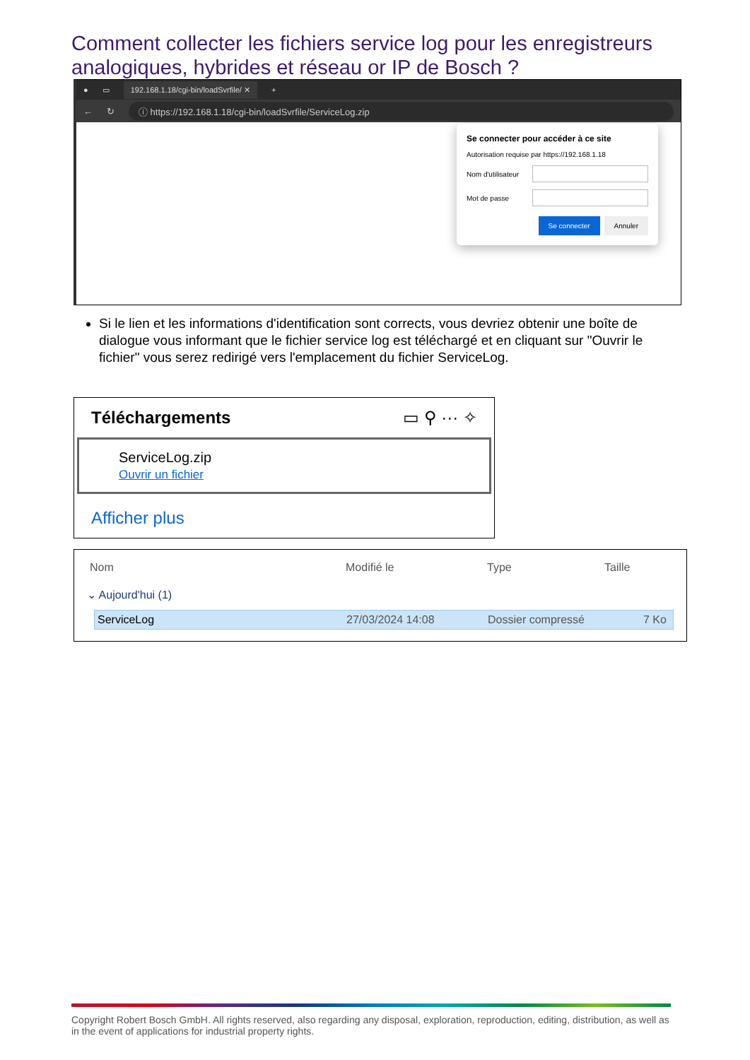Comment collecter les fichiers service log pour les enregistreurs analogiques, hybrides et réseau or IP de Bosch ?
● ▭ 192.168.1.18/cgi-bin/loadSvrfile/ ✕ +
← ↻ ⓘ https://192.168.1.18/cgi-bin/loadSvrfile/ServiceLog.zip
Se connecter pour accéder à ce site
Autorisation requise par https://192.168.1.18
Nom d'utilisateur
Mot de passe
Se connecter Annuler
Si le lien et les informations d'identification sont corrects, vous devriez obtenir une boîte de dialogue vous informant que le fichier service log est téléchargé et en cliquant sur "Ouvrir le fichier" vous serez redirigé vers l'emplacement du fichier ServiceLog.
Téléchargements ▭ ⚲ ··· ✧
ServiceLog.zip
Ouvrir un fichier
Afficher plus
Nom Modifié le Type Taille
⌄ Aujourd'hui (1)
ServiceLog 27/03/2024 14:08 Dossier compressé 7 Ko
Copyright Robert Bosch GmbH. All rights reserved, also regarding any disposal, exploration, reproduction, editing, distribution, as well as in the event of applications for industrial property rights.